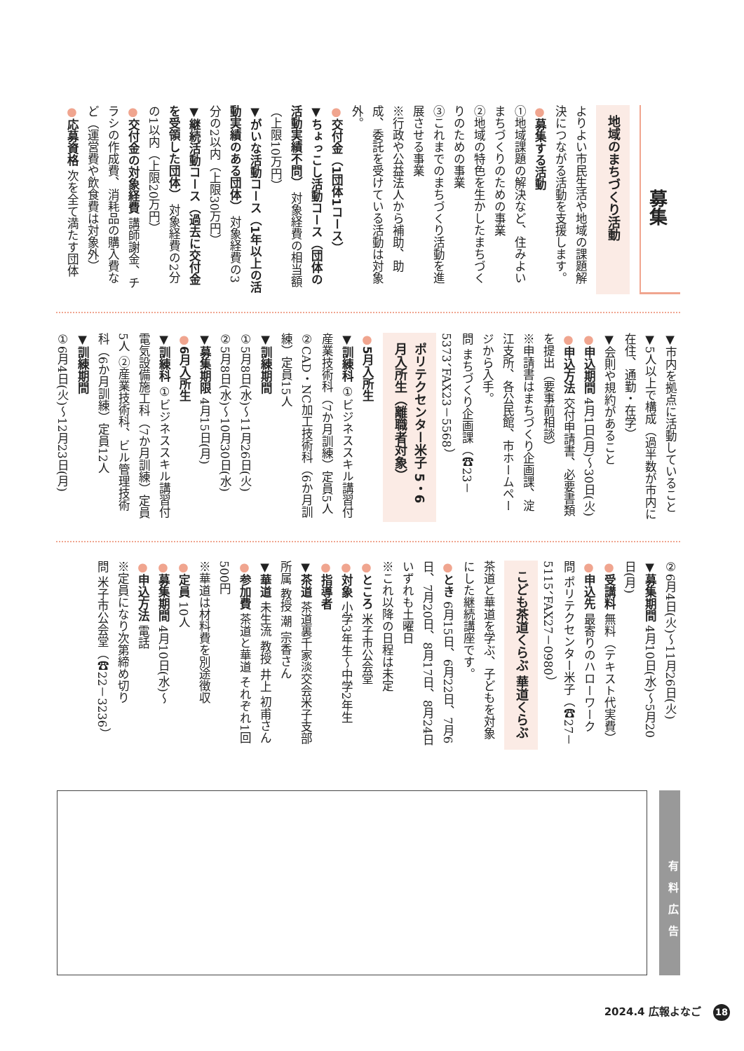募集
地域のまちづくり活動
よりよい市民生活や地域の課題解決につながる活動を支援します。
●募集する活動
①地域課題の解決など、住みよいまちづくりのための事業
②地域の特色を生かしたまちづくりのための事業
③これまでのまちづくり活動を進展させる事業
※行政や公益法人から補助、助成、委託を受けている活動は対象外。
●交付金（1団体1コース）
▼ちょっこし活動コース（団体の活動実績不問） 対象経費の相当額（上限10万円）
▼がいな活動コース（1年以上の活動実績のある団体） 対象経費の3分の2以内（上限30万円）
▼継続活動コース（過去に交付金を受領した団体） 対象経費の2分の1以内（上限20万円）
●交付金の対象経費 講師謝金、チラシの作成費、消耗品の購入費など（運営費や飲食費は対象外）
●応募資格 次を全て満たす団体
▼市内を拠点に活動していること
▼5人以上で構成（過半数が市内に在住、通勤・在学）
▼会則や規約があること
●申込期間 4月1日(月)～30日(火)
●申込方法 交付申請書、必要書類を提出（要事前相談）
※申請書はまちづくり企画課、淀江支所、各公民館、市ホームページから入手。
問 まちづくり企画課（☎23－5373、FAX23－5568）
ポリテクセンター米子 5・6月入所生（離職者対象）
●5月入所生
▼訓練科 ①ビジネススキル講習付産業技術科（7か月訓練）定員5人 ②CAD・NC加工技術科（6か月訓練）定員15人
▼訓練期間
①5月8日(水)～11月26日(火)
②5月8日(水)～10月30日(水)
▼募集期限 4月15日(月)
●6月入所生
▼訓練科 ①ビジネススキル講習付電気設備施工科（7か月訓練）定員5人 ②産業技術科、ビル管理技術科（6か月訓練）定員12人
▼訓練期間
①6月4日(火)～12月23日(月)
②6月4日(火)～11月26日(火)
▼募集期間 4月10日(水)～5月20日(月)
●受講料 無料（テキスト代実費）
●申込先 最寄りのハローワーク
問 ポリテクセンター米子（☎27－5115、FAX27－0980）
こども茶道くらぶ 華道くらぶ
茶道と華道を学ぶ、子どもを対象にした継続講座です。
●とき 6月15日、6月22日、7月6日、7月20日、8月17日、8月24日 いずれも土曜日
※これ以降の日程は未定
●ところ 米子市公会堂
●対象 小学3年生～中学2年生
●指導者
▼茶道 茶道裏千家淡交会米子支部所属 教授 潮 宗香さん
▼華道 未生流 教授 井上 初甫さん
●参加費 茶道と華道 それぞれ1回500円
※華道は材料費を別途徴収
●定員 10人
●募集期間 4月10日(水)～
●申込方法 電話
※定員になり次第締め切り
問 米子市公会堂（☎22－3236）
有料広告
2024.4 広報よなご 18